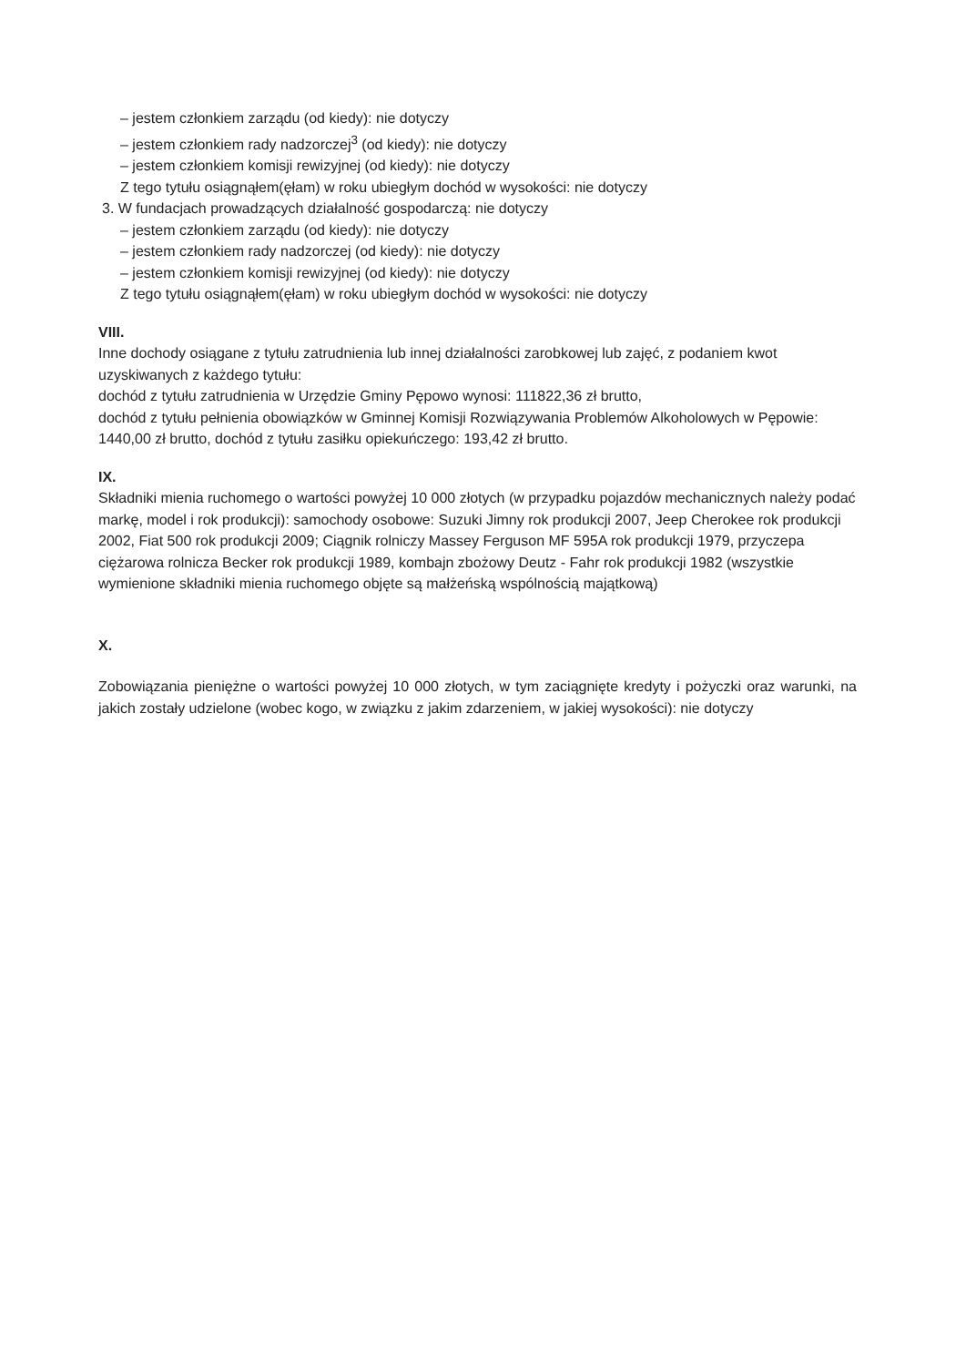– jestem członkiem zarządu (od kiedy): nie dotyczy
– jestem członkiem rady nadzorczej<sup>3</sup> (od kiedy): nie dotyczy
– jestem członkiem komisji rewizyjnej (od kiedy): nie dotyczy
Z tego tytułu osiągnąłem(ęłam) w roku ubiegłym dochód w wysokości: nie dotyczy
3. W fundacjach prowadzących działalność gospodarczą: nie dotyczy
– jestem członkiem zarządu (od kiedy): nie dotyczy
– jestem członkiem rady nadzorczej (od kiedy): nie dotyczy
– jestem członkiem komisji rewizyjnej (od kiedy): nie dotyczy
Z tego tytułu osiągnąłem(ęłam) w roku ubiegłym dochód w wysokości: nie dotyczy
VIII.
Inne dochody osiągane z tytułu zatrudnienia lub innej działalności zarobkowej lub zajęć, z podaniem kwot uzyskiwanych z każdego tytułu:
dochód z tytułu zatrudnienia w Urzędzie Gminy Pępowo wynosi: 111822,36 zł brutto,
dochód z tytułu pełnienia obowiązków w Gminnej Komisji Rozwiązywania Problemów Alkoholowych w Pępowie: 1440,00 zł brutto, dochód z tytułu zasiłku opiekuńczego: 193,42 zł brutto.
IX.
Składniki mienia ruchomego o wartości powyżej 10 000 złotych (w przypadku pojazdów mechanicznych należy podać markę, model i rok produkcji): samochody osobowe: Suzuki Jimny rok produkcji 2007, Jeep Cherokee rok produkcji 2002, Fiat 500 rok produkcji 2009; Ciągnik rolniczy Massey Ferguson MF 595A rok produkcji 1979, przyczepa ciężarowa rolnicza Becker rok produkcji 1989, kombajn zbożowy Deutz - Fahr rok produkcji 1982 (wszystkie wymienione składniki mienia ruchomego objęte są małżeńską wspólnością majątkową)
X.
Zobowiązania pieniężne o wartości powyżej 10 000 złotych, w tym zaciągnięte kredyty i pożyczki oraz warunki, na jakich zostały udzielone (wobec kogo, w związku z jakim zdarzeniem, w jakiej wysokości): nie dotyczy